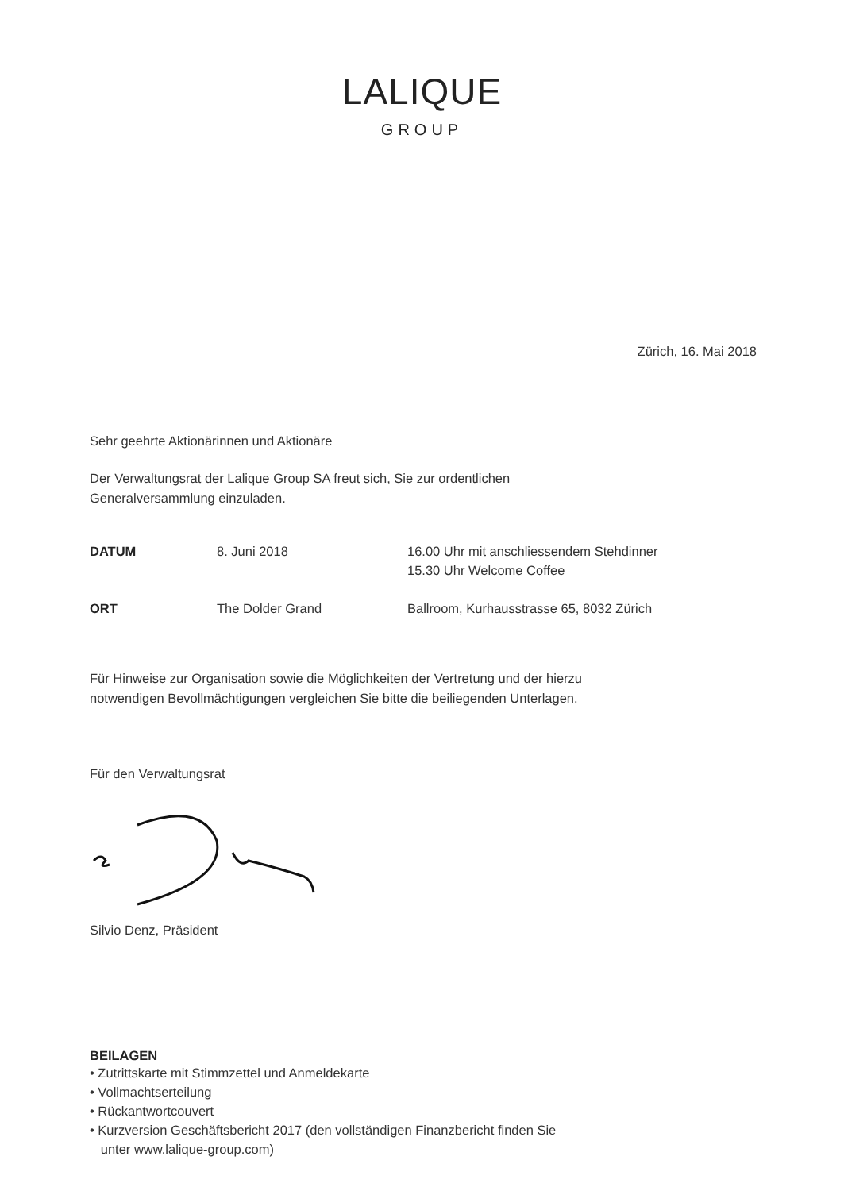LALIQUE
GROUP
Zürich, 16. Mai 2018
Sehr geehrte Aktionärinnen und Aktionäre
Der Verwaltungsrat der Lalique Group SA freut sich, Sie zur ordentlichen
Generalversammlung einzuladen.
| DATUM | 8. Juni 2018 | 16.00 Uhr mit anschliessendem Stehdinner 15.30 Uhr Welcome Coffee |
| ORT | The Dolder Grand | Ballroom, Kurhausstrasse 65, 8032 Zürich |
Für Hinweise zur Organisation sowie die Möglichkeiten der Vertretung und der hierzu
notwendigen Bevollmächtigungen vergleichen Sie bitte die beiliegenden Unterlagen.
Für den Verwaltungsrat
Silvio Denz, Präsident
BEILAGEN
• Zutrittskarte mit Stimmzettel und Anmeldekarte
• Vollmachtserteilung
• Rückantwortcouvert
• Kurzversion Geschäftsbericht 2017 (den vollständigen Finanzbericht finden Sie
unter www.lalique-group.com)